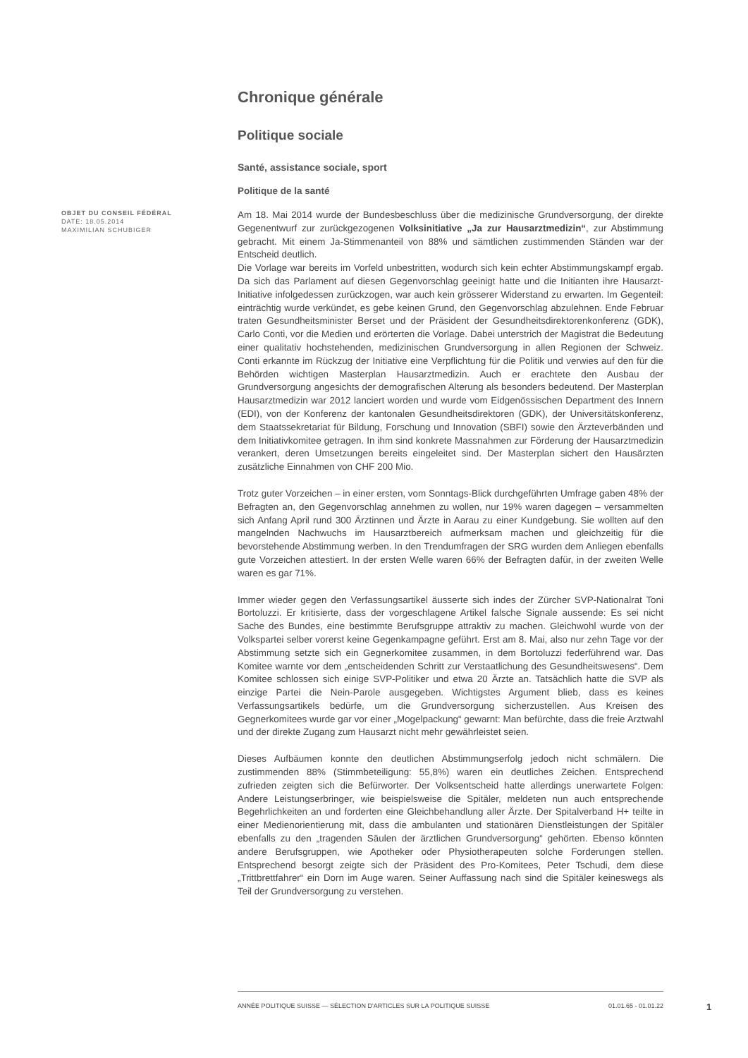Chronique générale
Politique sociale
Santé, assistance sociale, sport
Politique de la santé
OBJET DU CONSEIL FÉDÉRAL
DATE: 18.05.2014
MAXIMILIAN SCHUBIGER
Am 18. Mai 2014 wurde der Bundesbeschluss über die medizinische Grundversorgung, der direkte Gegenentwurf zur zurückgezogenen Volksinitiative „Ja zur Hausarztmedizin“, zur Abstimmung gebracht. Mit einem Ja-Stimmenanteil von 88% und sämtlichen zustimmenden Ständen war der Entscheid deutlich.
Die Vorlage war bereits im Vorfeld unbestritten, wodurch sich kein echter Abstimmungskampf ergab. Da sich das Parlament auf diesen Gegenvorschlag geeinigt hatte und die Initianten ihre Hausarzt-Initiative infolgedessen zurückzogen, war auch kein grösserer Widerstand zu erwarten. Im Gegenteil: einträchtig wurde verkündet, es gebe keinen Grund, den Gegenvorschlag abzulehnen. Ende Februar traten Gesundheitsminister Berset und der Präsident der Gesundheitsdirektorenkonferenz (GDK), Carlo Conti, vor die Medien und erörterten die Vorlage. Dabei unterstrich der Magistrat die Bedeutung einer qualitativ hochstehenden, medizinischen Grundversorgung in allen Regionen der Schweiz. Conti erkannte im Rückzug der Initiative eine Verpflichtung für die Politik und verwies auf den für die Behörden wichtigen Masterplan Hausarztmedizin. Auch er erachtete den Ausbau der Grundversorgung angesichts der demografischen Alterung als besonders bedeutend. Der Masterplan Hausarztmedizin war 2012 lanciert worden und wurde vom Eidgenössischen Department des Innern (EDI), von der Konferenz der kantonalen Gesundheitsdirektoren (GDK), der Universitätskonferenz, dem Staatssekretariat für Bildung, Forschung und Innovation (SBFI) sowie den Ärzteverbänden und dem Initiativkomitee getragen. In ihm sind konkrete Massnahmen zur Förderung der Hausarztmedizin verankert, deren Umsetzungen bereits eingeleitet sind. Der Masterplan sichert den Hausärzten zusätzliche Einnahmen von CHF 200 Mio.
Trotz guter Vorzeichen – in einer ersten, vom Sonntags-Blick durchgeführten Umfrage gaben 48% der Befragten an, den Gegenvorschlag annehmen zu wollen, nur 19% waren dagegen – versammelten sich Anfang April rund 300 Ärztinnen und Ärzte in Aarau zu einer Kundgebung. Sie wollten auf den mangelnden Nachwuchs im Hausarztbereich aufmerksam machen und gleichzeitig für die bevorstehende Abstimmung werben. In den Trendumfragen der SRG wurden dem Anliegen ebenfalls gute Vorzeichen attestiert. In der ersten Welle waren 66% der Befragten dafür, in der zweiten Welle waren es gar 71%.
Immer wieder gegen den Verfassungsartikel äusserte sich indes der Zürcher SVP-Nationalrat Toni Bortoluzzi. Er kritisierte, dass der vorgeschlagene Artikel falsche Signale aussende: Es sei nicht Sache des Bundes, eine bestimmte Berufsgruppe attraktiv zu machen. Gleichwohl wurde von der Volkspartei selber vorerst keine Gegenkampagne geführt. Erst am 8. Mai, also nur zehn Tage vor der Abstimmung setzte sich ein Gegnerkomitee zusammen, in dem Bortoluzzi federführend war. Das Komitee warnte vor dem „entscheidenden Schritt zur Verstaatlichung des Gesundheitswesens“. Dem Komitee schlossen sich einige SVP-Politiker und etwa 20 Ärzte an. Tatsächlich hatte die SVP als einzige Partei die Nein-Parole ausgegeben. Wichtigstes Argument blieb, dass es keines Verfassungsartikels bedürfe, um die Grundversorgung sicherzustellen. Aus Kreisen des Gegnerkomitees wurde gar vor einer „Mogelpackung“ gewarnt: Man befürchte, dass die freie Arztwahl und der direkte Zugang zum Hausarzt nicht mehr gewährleistet seien.
Dieses Aufbäumen konnte den deutlichen Abstimmungserfolg jedoch nicht schmälern. Die zustimmenden 88% (Stimmbeteiligung: 55,8%) waren ein deutliches Zeichen. Entsprechend zufrieden zeigten sich die Befürworter. Der Volksentscheid hatte allerdings unerwartete Folgen: Andere Leistungserbringer, wie beispielsweise die Spitäler, meldeten nun auch entsprechende Begehrlichkeiten an und forderten eine Gleichbehandlung aller Ärzte. Der Spitalverband H+ teilte in einer Medienorientierung mit, dass die ambulanten und stationären Dienstleistungen der Spitäler ebenfalls zu den „tragenden Säulen der ärztlichen Grundversorgung“ gehörten. Ebenso könnten andere Berufsgruppen, wie Apotheker oder Physiotherapeuten solche Forderungen stellen. Entsprechend besorgt zeigte sich der Präsident des Pro-Komitees, Peter Tschudi, dem diese „Trittbrettfahrer“ ein Dorn im Auge waren. Seiner Auffassung nach sind die Spitäler keineswegs als Teil der Grundversorgung zu verstehen.
ANNÉE POLITIQUE SUISSE — SÉLECTION D'ARTICLES SUR LA POLITIQUE SUISSE 01.01.65 - 01.01.22
1